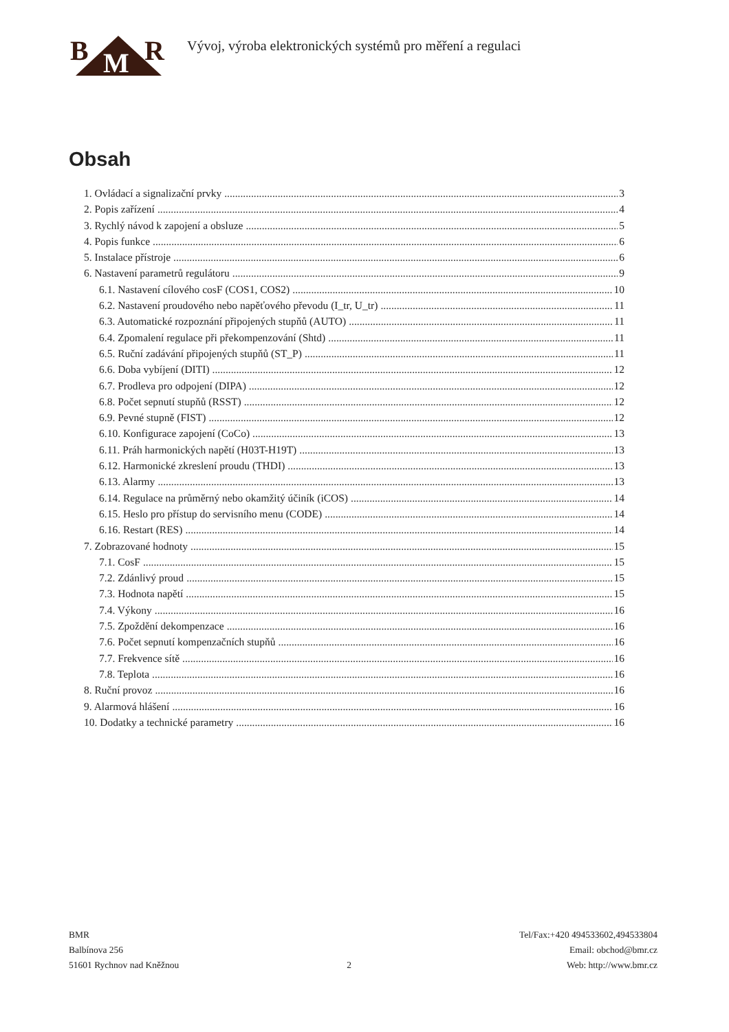B M R
Vývoj, výroba elektronických systémů pro měření a regulaci
Obsah
1. Ovládací a signalizační prvky 3
2. Popis zařízení 4
3. Rychlý návod k zapojení a obsluze 5
4. Popis funkce 6
5. Instalace přístroje 6
6. Nastavení parametrů regulátoru 9
6.1. Nastavení cílového cosF (COS1, COS2) 10
6.2. Nastavení proudového nebo napěťového převodu (I_tr, U_tr) 11
6.3. Automatické rozpoznání připojených stupňů (AUTO) 11
6.4. Zpomalení regulace při překompenzování (Shtd) 11
6.5. Ruční zadávání připojených stupňů (ST_P) 11
6.6. Doba vybíjení (DITI) 12
6.7. Prodleva pro odpojení (DIPA) 12
6.8. Počet sepnutí stupňů (RSST) 12
6.9. Pevné stupně (FIST) 12
6.10. Konfigurace zapojení (CoCo) 13
6.11. Práh harmonických napětí (H03T-H19T) 13
6.12. Harmonické zkreslení proudu (THDI) 13
6.13. Alarmy 13
6.14. Regulace na průměrný nebo okamžitý účiník (iCOS) 14
6.15. Heslo pro přístup do servisního menu (CODE) 14
6.16. Restart (RES) 14
7. Zobrazované hodnoty 15
7.1. CosF 15
7.2. Zdánlivý proud 15
7.3. Hodnota napětí 15
7.4. Výkony 16
7.5. Zpoždění dekompenzace 16
7.6. Počet sepnutí kompenzačních stupňů 16
7.7. Frekvence sítě 16
7.8. Teplota 16
8. Ruční provoz 16
9. Alarmová hlášení 16
10. Dodatky a technické parametry 16
BMR
Balbínova 256
51601 Rychnov nad Kněžnou
2 Tel/Fax:+420 494533602,494533804
Email: obchod@bmr.cz
Web: http://www.bmr.cz